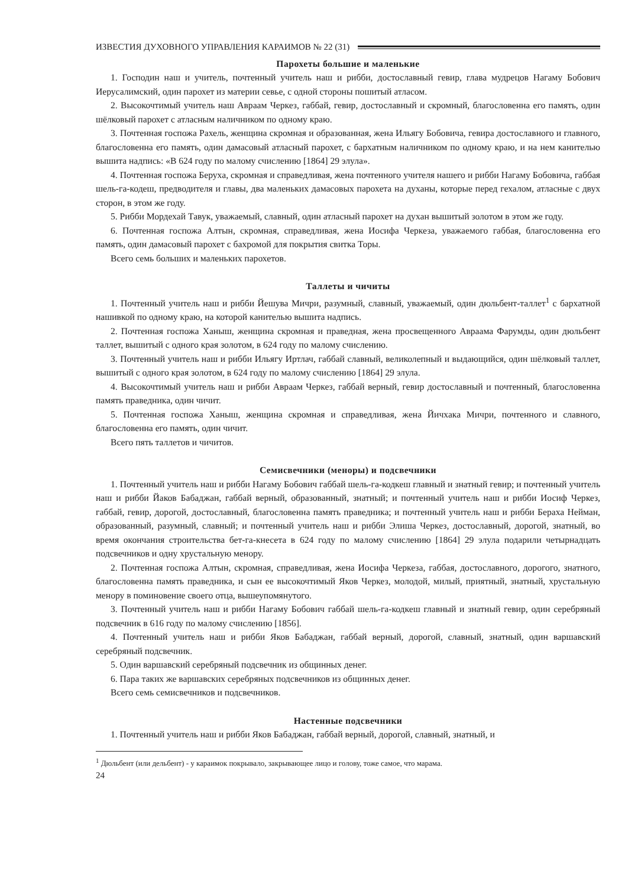ИЗВЕСТИЯ ДУХОВНОГО УПРАВЛЕНИЯ КАРАИМОВ № 22 (31)
Парохеты большие и маленькие
1. Господин наш и учитель, почтенный учитель наш и рибби, достославный гевир, глава мудрецов Нагаму Бобович Иерусалимский, один парохет из материи севье, с одной стороны пошитый атласом.
2. Высокочтимый учитель наш Авраам Черкез, габбай, гевир, достославный и скромный, благословенна его память, один шёлковый парохет с атласным наличником по одному краю.
3. Почтенная госпожа Рахель, женщина скромная и образованная, жена Ильягу Бобовича, гевира достославного и главного, благословенна его память, один дамасовый атласный парохет, с бархатным наличником по одному краю, и на нем канителью вышита надпись: «В 624 году по малому счислению [1864] 29 элула».
4. Почтенная госпожа Беруха, скромная и справедливая, жена почтенного учителя нашего и рибби Нагаму Бобовича, габбая шель-га-кодеш, предводителя и главы, два маленьких дамасовых парохета на духаны, которые перед гехалом, атласные с двух сторон, в этом же году.
5. Рибби Мордехай Тавук, уважаемый, славный, один атласный парохет на духан вышитый золотом в этом же году.
6. Почтенная госпожа Алтын, скромная, справедливая, жена Иосифа Черкеза, уважаемого габбая, благословенна его память, один дамасовый парохет с бахромой для покрытия свитка Торы.
Всего семь больших и маленьких парохетов.
Таллеты и чичиты
1. Почтенный учитель наш и рибби Йешува Мичри, разумный, славный, уважаемый, один дюльбент-таллет<sup>1</sup> с бархатной нашивкой по одному краю, на которой канителью вышита надпись.
2. Почтенная госпожа Ханыш, женщина скромная и праведная, жена просвещенного Авраама Фарумды, один дюльбент таллет, вышитый с одного края золотом, в 624 году по малому счислению.
3. Почтенный учитель наш и рибби Ильягу Иртлач, габбай славный, великолепный и выдающийся, один шёлковый таллет, вышитый с одного края золотом, в 624 году по малому счислению [1864] 29 элула.
4. Высокочтимый учитель наш и рибби Авраам Черкез, габбай верный, гевир достославный и почтенный, благословенна память праведника, один чичит.
5. Почтенная госпожа Ханыш, женщина скромная и справедливая, жена Йичхака Мичри, почтенного и славного, благословенна его память, один чичит.
Всего пять таллетов и чичитов.
Семисвечники (меноры) и подсвечники
1. Почтенный учитель наш и рибби Нагаму Бобович габбай шель-га-кодкеш главный и знатный гевир; и почтенный учитель наш и рибби Йаков Бабаджан, габбай верный, образованный, знатный; и почтенный учитель наш и рибби Иосиф Черкез, габбай, гевир, дорогой, достославный, благословенна память праведника; и почтенный учитель наш и рибби Бераха Нейман, образованный, разумный, славный; и почтенный учитель наш и рибби Элиша Черкез, достославный, дорогой, знатный, во время окончания строительства бет-га-кнесета в 624 году по малому счислению [1864] 29 элула подарили четырнадцать подсвечников и одну хрустальную менору.
2. Почтенная госпожа Алтын, скромная, справедливая, жена Иосифа Черкеза, габбая, достославного, дорогого, знатного, благословенна память праведника, и сын ее высокочтимый Яков Черкез, молодой, милый, приятный, знатный, хрустальную менору в поминовение своего отца, вышеупомянутого.
3. Почтенный учитель наш и рибби Нагаму Бобович габбай шель-га-кодкеш главный и знатный гевир, один серебряный подсвечник в 616 году по малому счислению [1856].
4. Почтенный учитель наш и рибби Яков Бабаджан, габбай верный, дорогой, славный, знатный, один варшавский серебряный подсвечник.
5. Один варшавский серебряный подсвечник из общинных денег.
6. Пара таких же варшавских серебряных подсвечников из общинных денег.
Всего семь семисвечников и подсвечников.
Настенные подсвечники
1. Почтенный учитель наш и рибби Яков Бабаджан, габбай верный, дорогой, славный, знатный, и
<sup>1</sup> Дюльбент (или дельбент) - у караимок покрывало, закрывающее лицо и голову, тоже самое, что марама.
24